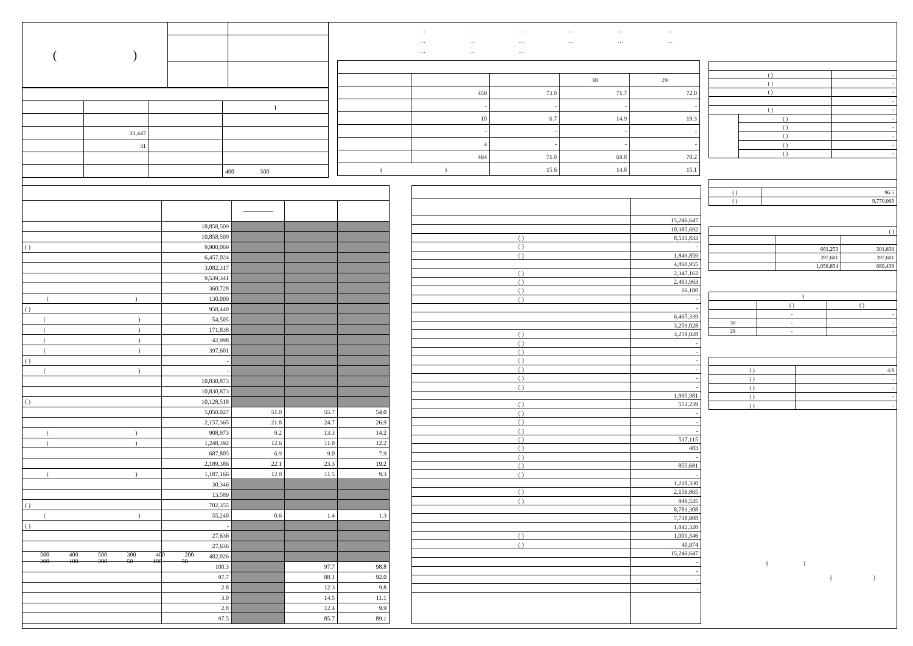| ( ) | | |
| | | | I |
| | 33,447 | | |
| | 31 | | |
| | | | 400 500 |
… … … … … …
… … … … … …
… … …
| | | | 30 | 29 |
| | 450 | 73.0 | 71.7 | 72.0 |
| | - | - | - | - |
| | 10 | 6.7 | 14.9 | 19.3 |
| | - | - | - | - |
| | 4 | - | - | - |
| | 464 | 71.0 | 69.8 | 70.2 |
| ( ) | | 15.6 | 14.8 | 15.1 |
| | | ――――― | | |
| | 10,858,509 | | | |
| | 10,858,509 | | | |
| ( ) | 9,900,069 | | | |
| | 6,457,024 | | | |
| | 3,082,317 | | | |
| | 9,539,341 | | | |
| | 360,728 | | | |
| ( ) | 130,000 | | | |
| ( ) | 958,440 | | | |
| ( ) | 54,505 | | | |
| ( ) | 171,838 | | | |
| ( ) | 42,998 | | | |
| ( ) | 397,601 | | | |
| ( ) | - | | | |
| ( ) | - | | | |
| | 10,830,873 | | | |
| | 10,830,873 | | | |
| ( ) | 10,128,518 | | | |
| | 5,050,027 | 51.0 | 55.7 | 54.0 |
| | 2,157,365 | 21.8 | 24.7 | 26.9 |
| ( ) | 908,973 | 9.2 | 13.3 | 14.2 |
| ( ) | 1,248,392 | 12.6 | 11.0 | 12.2 |
| | 687,805 | 6.9 | 9.0 | 7.9 |
| | 2,189,386 | 22.1 | 23.3 | 19.2 |
| ( ) | 1,187,166 | 12.0 | 11.5 | 9.3 |
| | 30,346 | | | |
| | 13,589 | | | |
| ( ) | 702,355 | | | |
| ( ) | 55,240 | 0.6 | 1.4 | 1.3 |
| ( ) | - | | | |
| | 27,636 | | | |
| | 27,636 | | | |
| | 482,026 | | | |
| | 100.3 | | 97.7 | 98.8 |
| | 97.7 | | 88.1 | 92.0 |
| | 2.8 | | 12.3 | 9.8 |
| | 3.0 | | 14.5 | 11.1 |
| | 2.8 | | 12.4 | 9.9 |
| | 97.5 | | 85.7 | 89.1 |
| | 15,246,647 |
| | 10,385,692 |
| ( ) | 8,535,833 |
| ( ) | - |
| ( ) | 1,849,859 |
| | 4,860,955 |
| ( ) | 2,347,162 |
| ( ) | 2,493,963 |
| ( ) | 16,100 |
| ( ) | - |
| | - |
| | 6,465,339 |
| | 3,259,028 |
| ( ) | 3,259,028 |
| ( ) | - |
| ( ) | - |
| ( ) | - |
| ( ) | - |
| ( ) | - |
| ( ) | - |
| | 1,995,981 |
| ( ) | 553,239 |
| ( ) | - |
| ( ) | - |
| ( ) | - |
| ( ) | 517,115 |
| ( ) | 483 |
| ( ) | - |
| ( ) | 855,681 |
| ( ) | - |
| | 1,210,330 |
| ( ) | 2,156,865 |
| ( ) | 946,535 |
| | 8,781,308 |
| | 7,738,988 |
| | 1,042,320 |
| ( ) | 1,001,346 |
| ( ) | 40,974 |
| | 15,246,647 |
| | - |
| | - |
| | - |
| | - |
500 400 500 300 400 200
300 100 200 50 100 50
| ( ) | | - |
| ( ) | | - |
| ( ) | | - |
| | | - |
| ( ) | | - |
| | ( ) | - |
| | ( ) | - |
| | ( ) | - |
| | ( ) | - |
| | ( ) | - |
| ( ) | 96.5 |
| ( ) | 9,770,069 |
| ( ) | | |
| | 661,253 | 301,838 |
| | 397,601 | 397,601 |
| | 1,058,854 | 699,439 |
| 3 | | |
| | ( ) | ( ) |
| | - | - |
| 30 | - | - |
| 29 | - | - |
| ( ) | 4.9 |
| ( ) | - |
| ( ) | - |
| ( ) | - |
| ( ) | - |
( )
( )